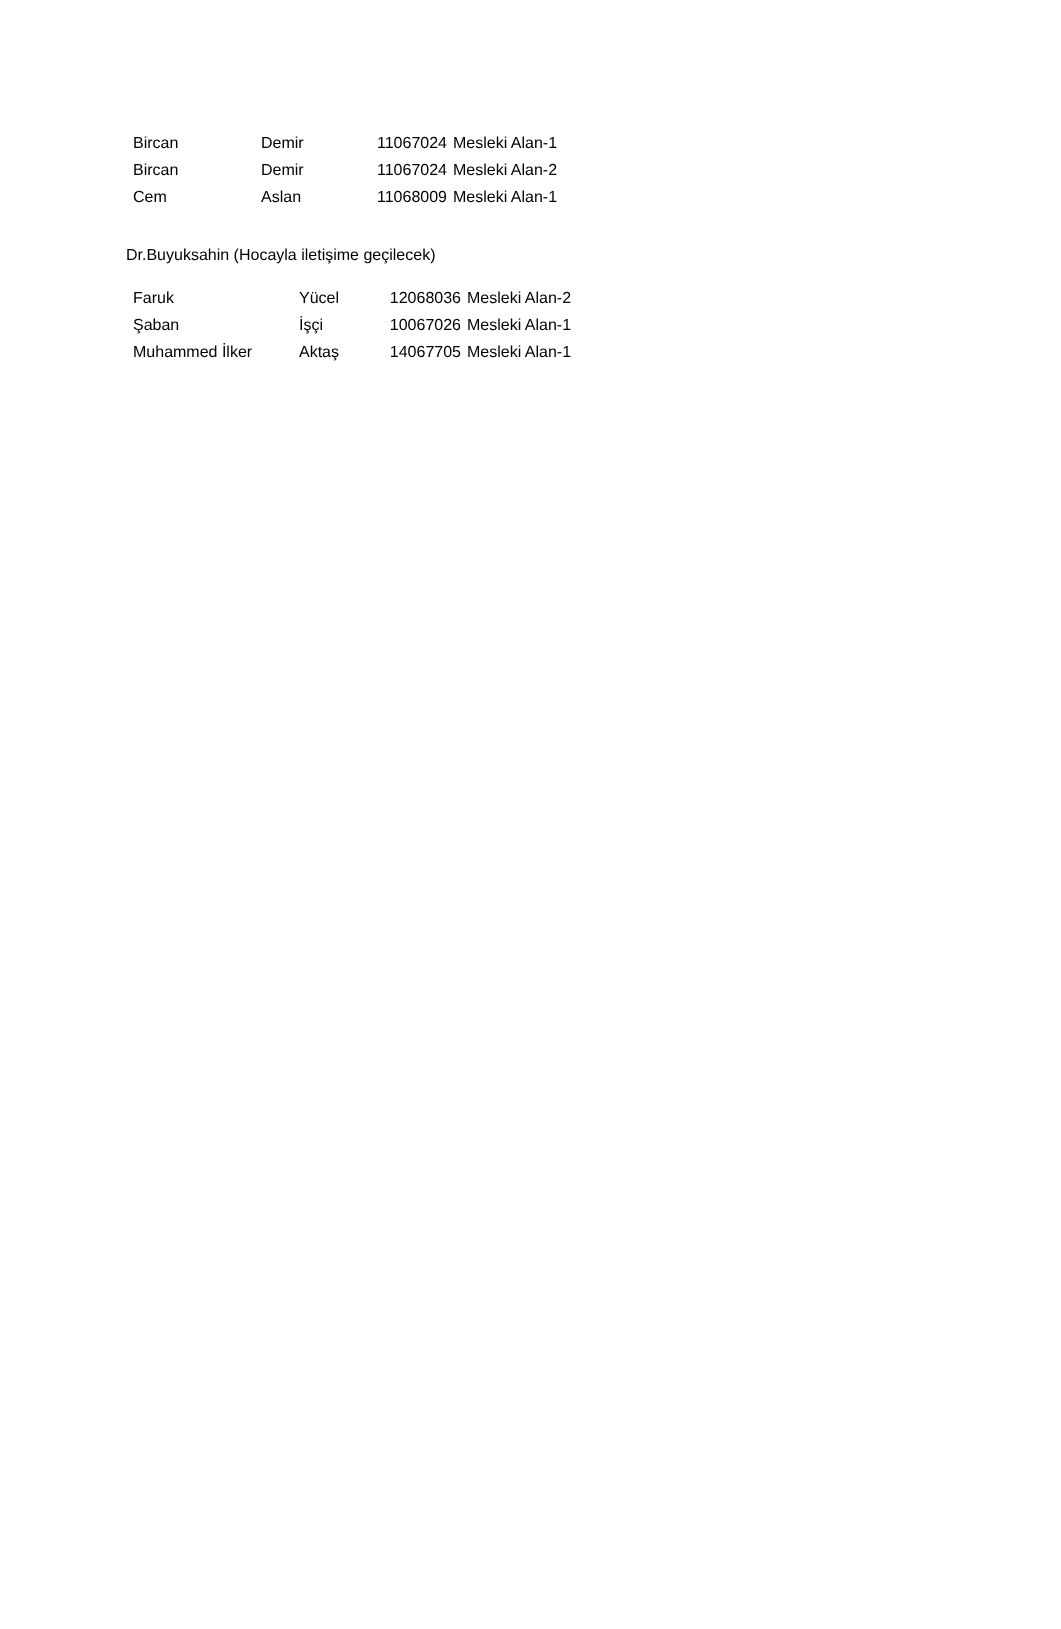| Bircan | Demir | 11067024 | Mesleki Alan-1 |
| Bircan | Demir | 11067024 | Mesleki Alan-2 |
| Cem | Aslan | 11068009 | Mesleki Alan-1 |
Dr.Buyuksahin (Hocayla iletişime geçilecek)
| Faruk | Yücel | 12068036 | Mesleki Alan-2 |
| Şaban | İşçi | 10067026 | Mesleki Alan-1 |
| Muhammed İlker | Aktaş | 14067705 | Mesleki Alan-1 |